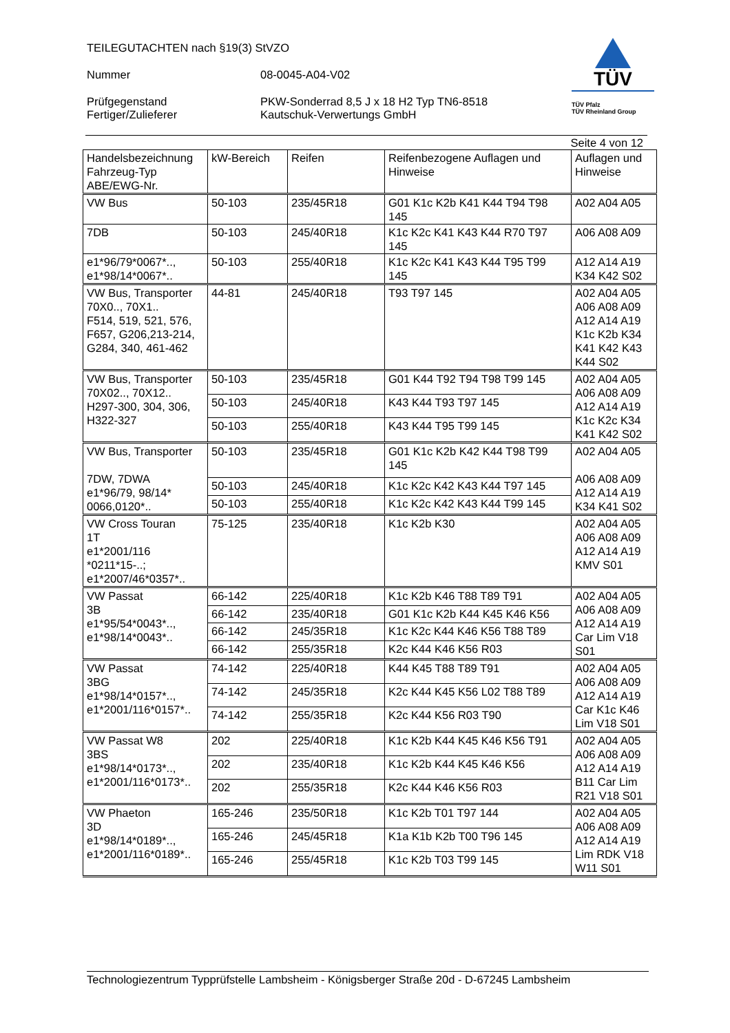TEILEGUTACHTEN nach §19(3) StVZO
Nummer 08-0045-A04-V02
Prüfgegenstand
Fertiger/Zulieferer PKW-Sonderrad 8,5 J x 18 H2 Typ TN6-8518
Kautschuk-Verwertungs GmbH
TÜV
TÜV Pfalz
TÜV Rheinland Group
Seite 4 von 12
| Handelsbezeichnung Fahrzeug-Typ ABE/EWG-Nr. | kW-Bereich | Reifen | Reifenbezogene Auflagen und Hinweise | Auflagen und Hinweise |
| --- | --- | --- | --- | --- |
| VW Bus | 50-103 | 235/45R18 | G01 K1c K2b K41 K44 T94 T98 145 | A02 A04 A05 |
| 7DB | 50-103 | 245/40R18 | K1c K2c K41 K43 K44 R70 T97 145 | A06 A08 A09 |
| e1*96/79*0067*.., e1*98/14*0067*.. | 50-103 | 255/40R18 | K1c K2c K41 K43 K44 T95 T99 145 | A12 A14 A19 K34 K42 S02 |
| VW Bus, Transporter 70X0.., 70X1.. F514, 519, 521, 576, F657, G206,213-214, G284, 340, 461-462 | 44-81 | 245/40R18 | T93 T97 145 | A02 A04 A05 A06 A08 A09 A12 A14 A19 K1c K2b K34 K41 K42 K43 K44 S02 |
| VW Bus, Transporter 70X02.., 70X12.. H297-300, 304, 306, H322-327 | 50-103 | 235/45R18 | G01 K44 T92 T94 T98 T99 145 | A02 A04 A05 A06 A08 A09 A12 A14 A19 K1c K2c K34 K41 K42 S02 |
| | 50-103 | 245/40R18 | K43 K44 T93 T97 145 | |
| | 50-103 | 255/40R18 | K43 K44 T95 T99 145 | |
| VW Bus, Transporter 7DW, 7DWA e1*96/79, 98/14* 0066,0120*.. | 50-103 | 235/45R18 | G01 K1c K2b K42 K44 T98 T99 145 | A02 A04 A05 A06 A08 A09 A12 A14 A19 K34 K41 S02 |
| | 50-103 | 245/40R18 | K1c K2c K42 K43 K44 T97 145 | |
| | 50-103 | 255/40R18 | K1c K2c K42 K43 K44 T99 145 | |
| VW Cross Touran 1T e1*2001/116 *0211*15-..; e1*2007/46*0357*.. | 75-125 | 235/40R18 | K1c K2b K30 | A02 A04 A05 A06 A08 A09 A12 A14 A19 KMV S01 |
| VW Passat 3B e1*95/54*0043*.., e1*98/14*0043*.. | 66-142 | 225/40R18 | K1c K2b K46 T88 T89 T91 | A02 A04 A05 A06 A08 A09 A12 A14 A19 Car Lim V18 S01 |
| | 66-142 | 235/40R18 | G01 K1c K2b K44 K45 K46 K56 | |
| | 66-142 | 245/35R18 | K1c K2c K44 K46 K56 T88 T89 | |
| | 66-142 | 255/35R18 | K2c K44 K46 K56 R03 | |
| VW Passat 3BG e1*98/14*0157*.., e1*2001/116*0157*.. | 74-142 | 225/40R18 | K44 K45 T88 T89 T91 | A02 A04 A05 A06 A08 A09 A12 A14 A19 Car K1c K46 Lim V18 S01 |
| | 74-142 | 245/35R18 | K2c K44 K45 K56 L02 T88 T89 | |
| | 74-142 | 255/35R18 | K2c K44 K56 R03 T90 | |
| VW Passat W8 3BS e1*98/14*0173*.., e1*2001/116*0173*.. | 202 | 225/40R18 | K1c K2b K44 K45 K46 K56 T91 | A02 A04 A05 A06 A08 A09 A12 A14 A19 B11 Car Lim R21 V18 S01 |
| | 202 | 235/40R18 | K1c K2b K44 K45 K46 K56 | |
| | 202 | 255/35R18 | K2c K44 K46 K56 R03 | |
| VW Phaeton 3D e1*98/14*0189*.., e1*2001/116*0189*.. | 165-246 | 235/50R18 | K1c K2b T01 T97 144 | A02 A04 A05 A06 A08 A09 A12 A14 A19 Lim RDK V18 W11 S01 |
| | 165-246 | 245/45R18 | K1a K1b K2b T00 T96 145 | |
| | 165-246 | 255/45R18 | K1c K2b T03 T99 145 | |
Technologiezentrum Typprüfstelle Lambsheim - Königsberger Straße 20d - D-67245 Lambsheim